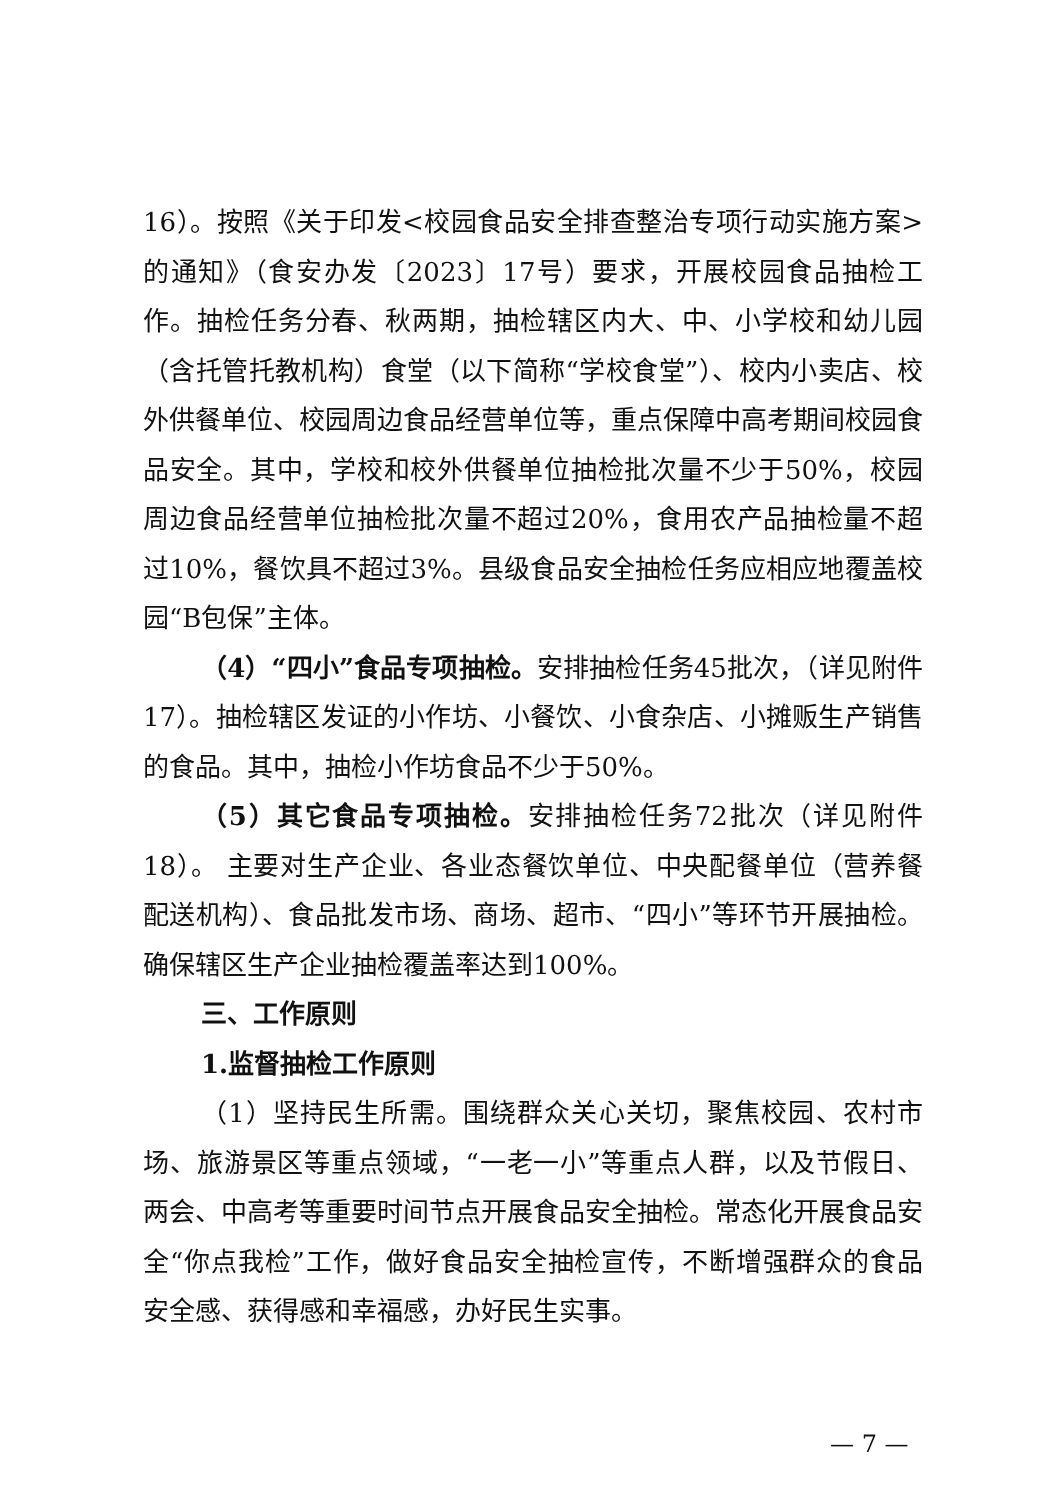16）。按照《关于印发<校园食品安全排查整治专项行动实施方案>的通知》（食安办发〔2023〕17号）要求，开展校园食品抽检工作。抽检任务分春、秋两期，抽检辖区内大、中、小学校和幼儿园（含托管托教机构）食堂（以下简称“学校食堂”）、校内小卖店、校外供餐单位、校园周边食品经营单位等，重点保障中高考期间校园食品安全。其中，学校和校外供餐单位抽检批次量不少于50%，校园周边食品经营单位抽检批次量不超过20%，食用农产品抽检量不超过10%，餐饮具不超过3%。县级食品安全抽检任务应相应地覆盖校园“B包保”主体。
（4）“四小”食品专项抽检。安排抽检任务45批次，（详见附件17）。抽检辖区发证的小作坊、小餐饮、小食杂店、小摊贩生产销售的食品。其中，抽检小作坊食品不少于50%。
（5）其它食品专项抽检。安排抽检任务72批次（详见附件18）。 主要对生产企业、各业态餐饮单位、中央配餐单位（营养餐配送机构）、食品批发市场、商场、超市、“四小”等环节开展抽检。确保辖区生产企业抽检覆盖率达到100%。
三、工作原则
1.监督抽检工作原则
（1）坚持民生所需。围绕群众关心关切，聚焦校园、农村市场、旅游景区等重点领域，“一老一小”等重点人群，以及节假日、两会、中高考等重要时间节点开展食品安全抽检。常态化开展食品安全“你点我检”工作，做好食品安全抽检宣传，不断增强群众的食品安全感、获得感和幸福感，办好民生实事。
— 7 —